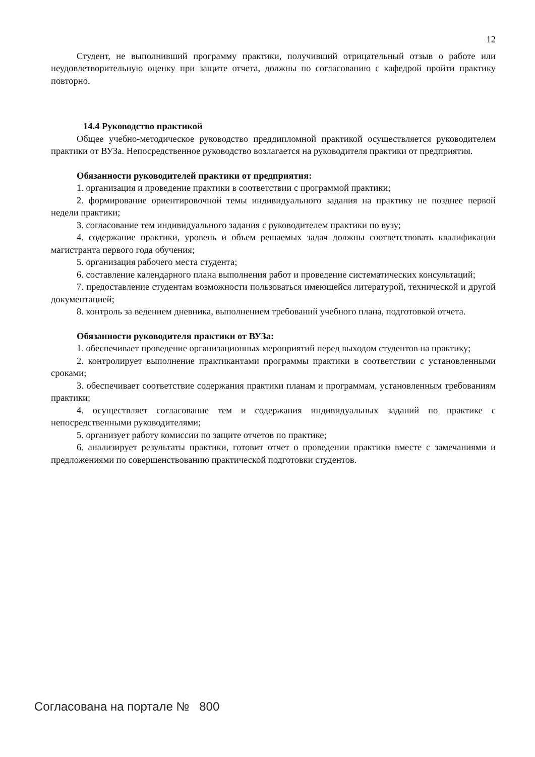12
Студент, не выполнивший программу практики, получивший отрицательный отзыв о работе или неудовлетворительную оценку при защите отчета, должны по согласованию с кафедрой пройти практику повторно.
14.4 Руководство практикой
Общее учебно-методическое руководство преддипломной практикой осуществляется руководителем практики от ВУЗа. Непосредственное руководство возлагается на руководителя практики от предприятия.
Обязанности руководителей практики от предприятия:
1. организация и проведение практики в соответствии с программой практики;
2. формирование ориентировочной темы индивидуального задания на практику не позднее первой недели практики;
3. согласование тем индивидуального задания с руководителем практики по вузу;
4. содержание практики, уровень и объем решаемых задач должны соответствовать квалификации магистранта первого года обучения;
5. организация рабочего места студента;
6. составление календарного плана выполнения работ и проведение систематических консультаций;
7. предоставление студентам возможности пользоваться имеющейся литературой, технической и другой документацией;
8. контроль за ведением дневника, выполнением требований учебного плана, подготовкой отчета.
Обязанности руководителя практики от ВУЗа:
1. обеспечивает проведение организационных мероприятий перед выходом студентов на практику;
2. контролирует выполнение практикантами программы практики в соответствии с установленными сроками;
3. обеспечивает соответствие содержания практики планам и программам, установленным требованиям практики;
4. осуществляет согласование тем и содержания индивидуальных заданий по практике с непосредственными руководителями;
5. организует работу комиссии по защите отчетов по практике;
6. анализирует результаты практики, готовит отчет о проведении практики вместе с замечаниями и предложениями по совершенствованию практической подготовки студентов.
Согласована на портале № 800